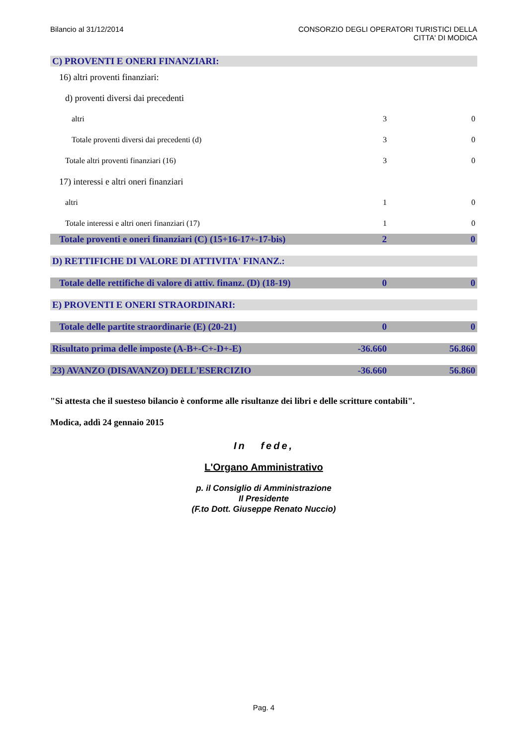Bilancio al 31/12/2014 CONSORZIO DEGLI OPERATORI TURISTICI DELLA
CITTA' DI MODICA
| C) PROVENTI E ONERI FINANZIARI: | | |
| 16) altri proventi finanziari: | | |
| d) proventi diversi dai precedenti | | |
| altri | 3 | 0 |
| Totale proventi diversi dai precedenti (d) | 3 | 0 |
| Totale altri proventi finanziari (16) | 3 | 0 |
| 17) interessi e altri oneri finanziari | | |
| altri | 1 | 0 |
| Totale interessi e altri oneri finanziari (17) | 1 | 0 |
| Totale proventi e oneri finanziari (C) (15+16-17+-17-bis) | 2 | 0 |
| D) RETTIFICHE DI VALORE DI ATTIVITA' FINANZ.: | | |
| Totale delle rettifiche di valore di attiv. finanz. (D) (18-19) | 0 | 0 |
| E) PROVENTI E ONERI STRAORDINARI: | | |
| Totale delle partite straordinarie (E) (20-21) | 0 | 0 |
| Risultato prima delle imposte (A-B+-C+-D+-E) | -36.660 | 56.860 |
| 23) AVANZO (DISAVANZO) DELL'ESERCIZIO | -36.660 | 56.860 |
"Si attesta che il suesteso bilancio è conforme alle risultanze dei libri e delle scritture contabili".
Modica, addì 24 gennaio 2015
In fede,
L'Organo Amministrativo
p. il Consiglio di Amministrazione
Il Presidente
(F.to Dott. Giuseppe Renato Nuccio)
Pag. 4